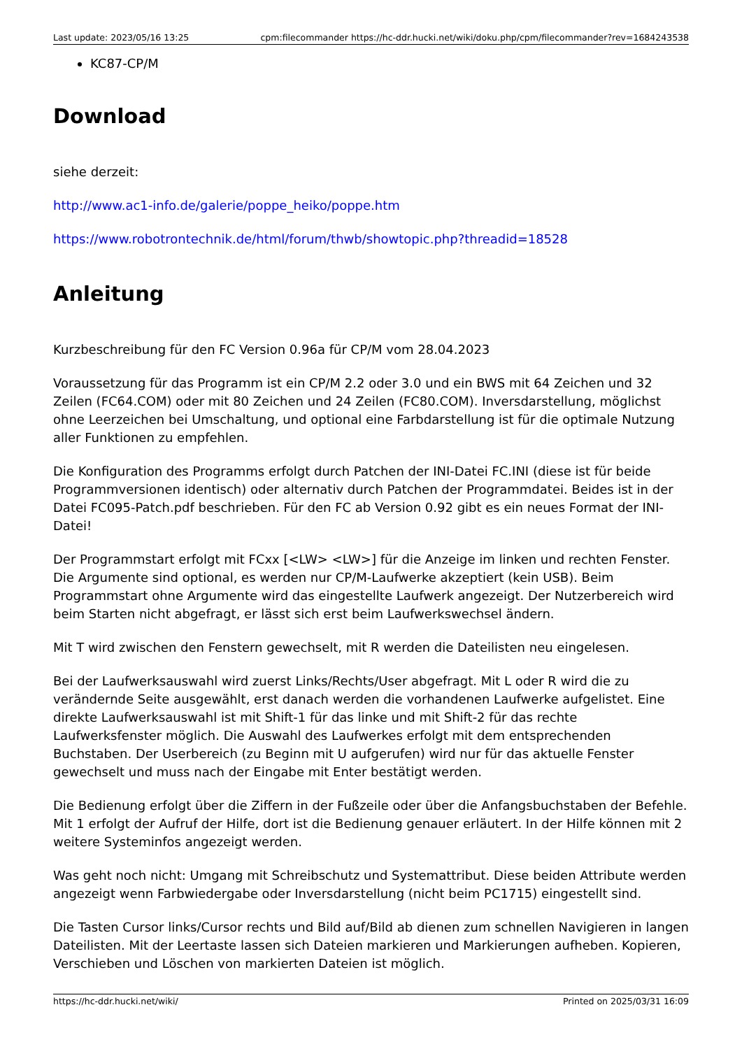Last update: 2023/05/16 13:25 cpm:filecommander https://hc-ddr.hucki.net/wiki/doku.php/cpm/filecommander?rev=1684243538
KC87-CP/M
Download
siehe derzeit:
http://www.ac1-info.de/galerie/poppe_heiko/poppe.htm
https://www.robotrontechnik.de/html/forum/thwb/showtopic.php?threadid=18528
Anleitung
Kurzbeschreibung für den FC Version 0.96a für CP/M vom 28.04.2023
Voraussetzung für das Programm ist ein CP/M 2.2 oder 3.0 und ein BWS mit 64 Zeichen und 32 Zeilen (FC64.COM) oder mit 80 Zeichen und 24 Zeilen (FC80.COM). Inversdarstellung, möglichst ohne Leerzeichen bei Umschaltung, und optional eine Farbdarstellung ist für die optimale Nutzung aller Funktionen zu empfehlen.
Die Konfiguration des Programms erfolgt durch Patchen der INI-Datei FC.INI (diese ist für beide Programmversionen identisch) oder alternativ durch Patchen der Programmdatei. Beides ist in der Datei FC095-Patch.pdf beschrieben. Für den FC ab Version 0.92 gibt es ein neues Format der INI-Datei!
Der Programmstart erfolgt mit FCxx [<LW> <LW>] für die Anzeige im linken und rechten Fenster. Die Argumente sind optional, es werden nur CP/M-Laufwerke akzeptiert (kein USB). Beim Programmstart ohne Argumente wird das eingestellte Laufwerk angezeigt. Der Nutzerbereich wird beim Starten nicht abgefragt, er lässt sich erst beim Laufwerkswechsel ändern.
Mit T wird zwischen den Fenstern gewechselt, mit R werden die Dateilisten neu eingelesen.
Bei der Laufwerksauswahl wird zuerst Links/Rechts/User abgefragt. Mit L oder R wird die zu verändernde Seite ausgewählt, erst danach werden die vorhandenen Laufwerke aufgelistet. Eine direkte Laufwerksauswahl ist mit Shift-1 für das linke und mit Shift-2 für das rechte Laufwerksfenster möglich. Die Auswahl des Laufwerkes erfolgt mit dem entsprechenden Buchstaben. Der Userbereich (zu Beginn mit U aufgerufen) wird nur für das aktuelle Fenster gewechselt und muss nach der Eingabe mit Enter bestätigt werden.
Die Bedienung erfolgt über die Ziffern in der Fußzeile oder über die Anfangsbuchstaben der Befehle. Mit 1 erfolgt der Aufruf der Hilfe, dort ist die Bedienung genauer erläutert. In der Hilfe können mit 2 weitere Systeminfos angezeigt werden.
Was geht noch nicht: Umgang mit Schreibschutz und Systemattribut. Diese beiden Attribute werden angezeigt wenn Farbwiedergabe oder Inversdarstellung (nicht beim PC1715) eingestellt sind.
Die Tasten Cursor links/Cursor rechts und Bild auf/Bild ab dienen zum schnellen Navigieren in langen Dateilisten. Mit der Leertaste lassen sich Dateien markieren und Markierungen aufheben. Kopieren, Verschieben und Löschen von markierten Dateien ist möglich.
https://hc-ddr.hucki.net/wiki/ Printed on 2025/03/31 16:09